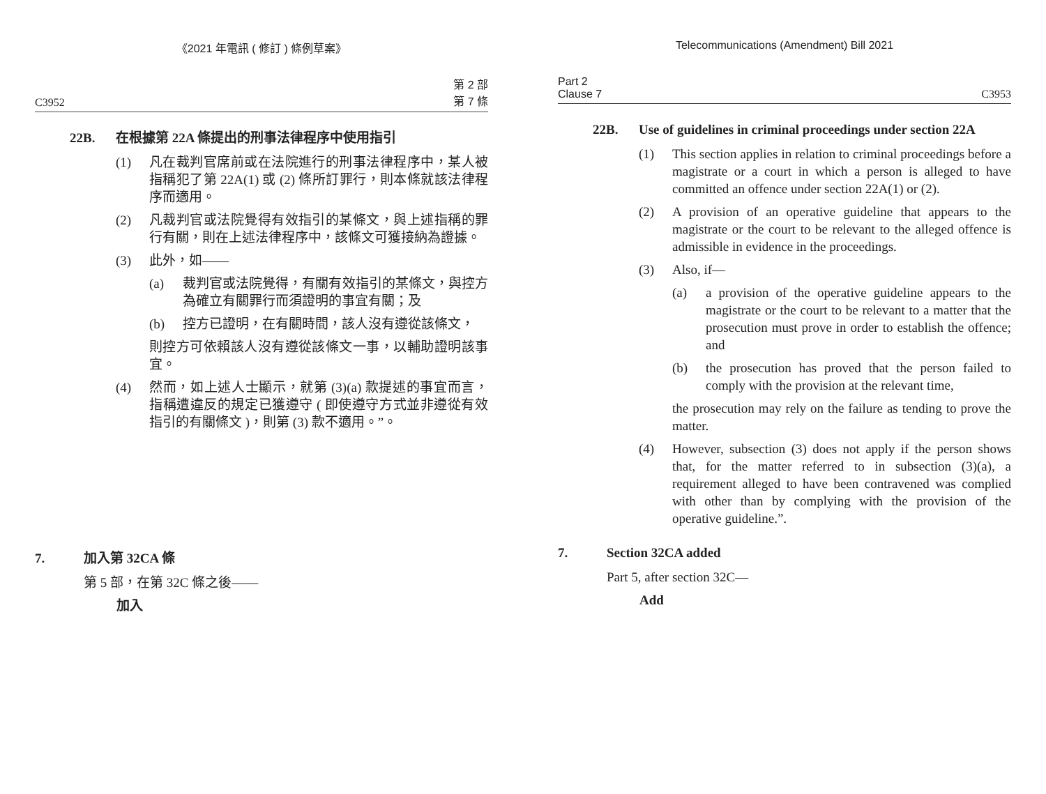《2021 年電訊 ( 修訂 ) 條例草案》
C3952 第 2 部
第 7 條
22B. 在根據第 22A 條提出的刑事法律程序中使用指引
(1) 凡在裁判官席前或在法院進行的刑事法律程序中，某人被指稱犯了第 22A(1) 或 (2) 條所訂罪行，則本條就該法律程序而適用。
(2) 凡裁判官或法院覺得有效指引的某條文，與上述指稱的罪行有關，則在上述法律程序中，該條文可獲接納為證據。
(3) 此外，如——
(a) 裁判官或法院覺得，有關有效指引的某條文，與控方為確立有關罪行而須證明的事宜有關；及
(b) 控方已證明，在有關時間，該人沒有遵從該條文，
則控方可依賴該人沒有遵從該條文一事，以輔助證明該事宜。
(4) 然而，如上述人士顯示，就第 (3)(a) 款提述的事宜而言，指稱遭違反的規定已獲遵守 ( 即使遵守方式並非遵從有效指引的有關條文 )，則第 (3) 款不適用。”。
7. 加入第 32CA 條
第 5 部，在第 32C 條之後——
加入
Telecommunications (Amendment) Bill 2021
Part 2
Clause 7 C3953
22B. Use of guidelines in criminal proceedings under section 22A
(1) This section applies in relation to criminal proceedings before a magistrate or a court in which a person is alleged to have committed an offence under section 22A(1) or (2).
(2) A provision of an operative guideline that appears to the magistrate or the court to be relevant to the alleged offence is admissible in evidence in the proceedings.
(3) Also, if—
(a) a provision of the operative guideline appears to the magistrate or the court to be relevant to a matter that the prosecution must prove in order to establish the offence; and
(b) the prosecution has proved that the person failed to comply with the provision at the relevant time,
the prosecution may rely on the failure as tending to prove the matter.
(4) However, subsection (3) does not apply if the person shows that, for the matter referred to in subsection (3)(a), a requirement alleged to have been contravened was complied with other than by complying with the provision of the operative guideline.”.
7. Section 32CA added
Part 5, after section 32C—
Add